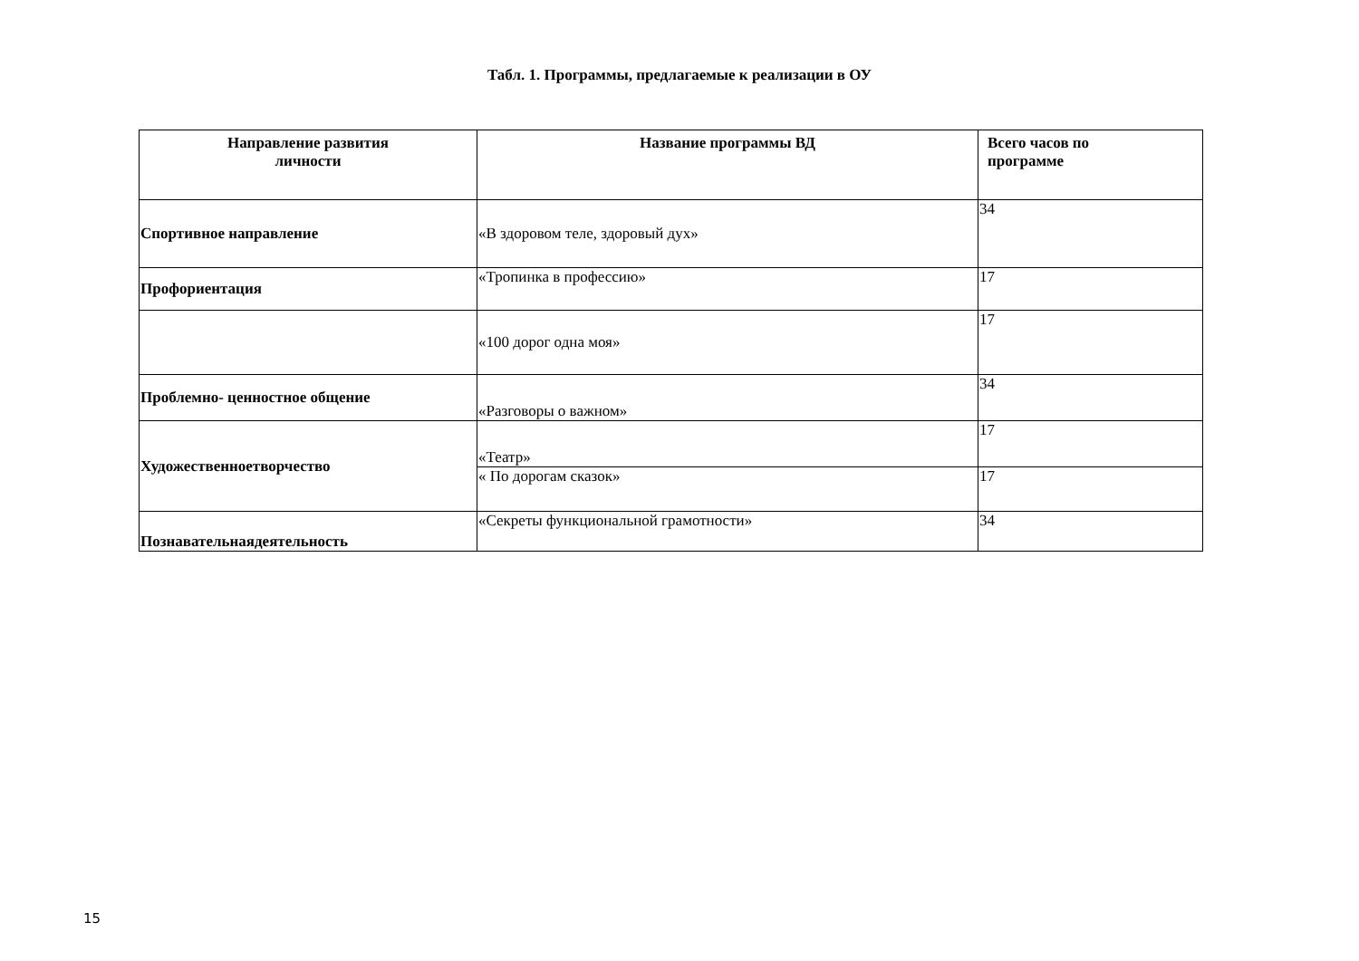Табл. 1. Программы, предлагаемые к реализации в ОУ
| Направление развития личности | Название программы ВД | Всего часов по программе |
| --- | --- | --- |
| Спортивное направление | «В здоровом теле, здоровый дух» | 34 |
| Профориентация | «Тропинка в профессию» | 17 |
| | «100 дорог одна моя» | 17 |
| Проблемно- ценностное общение | «Разговоры о важном» | 34 |
| Художественноетворчество | «Театр» | 17 |
| | « По дорогам сказок» | 17 |
| Познавательнаядеятельность | «Секреты функциональной грамотности» | 34 |
15